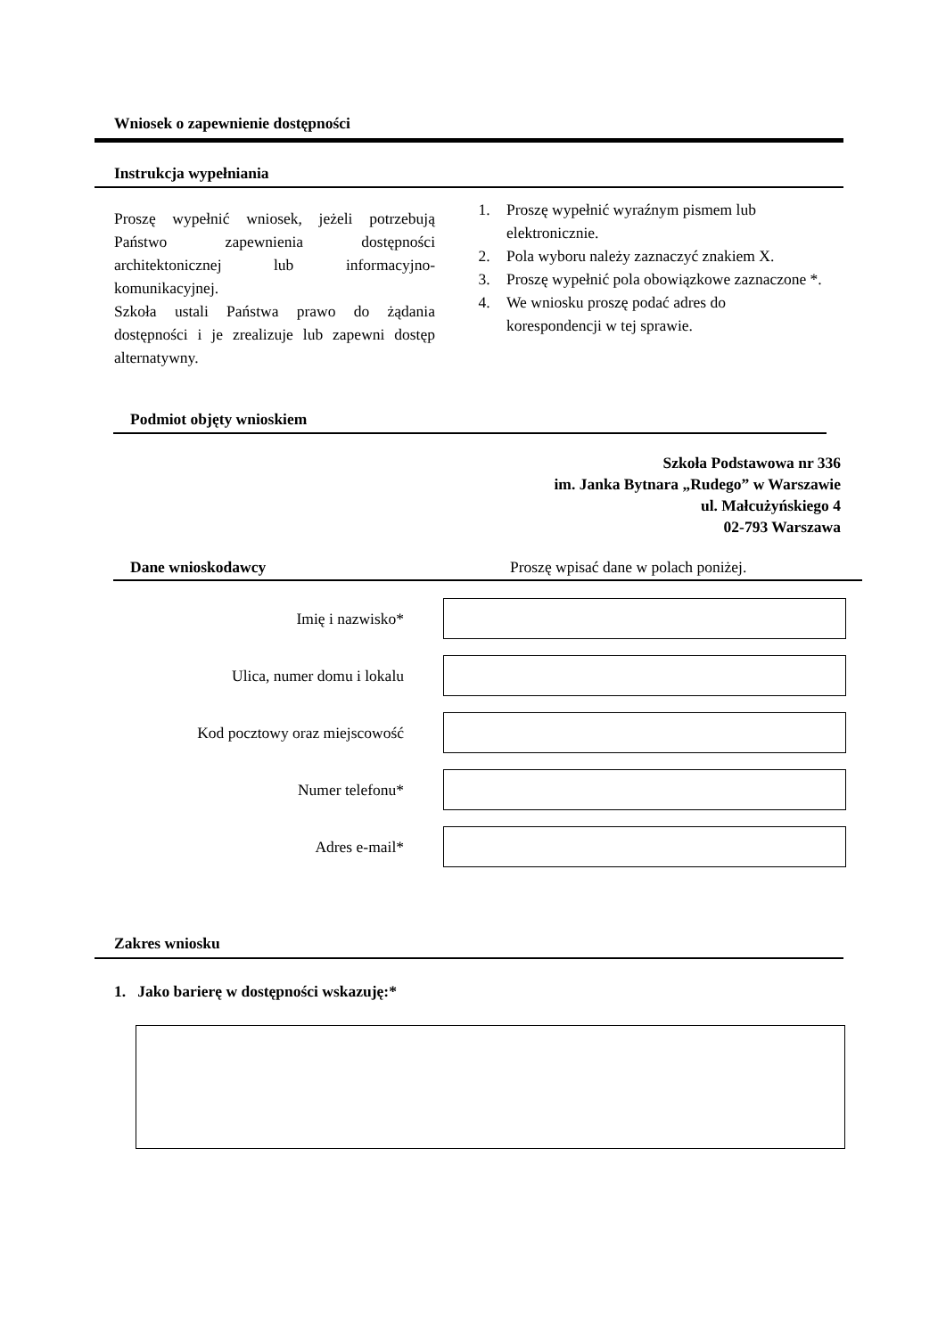Wniosek o zapewnienie dostępności
Instrukcja wypełniania
Proszę wypełnić wniosek, jeżeli potrzebują Państwo zapewnienia dostępności architektonicznej lub informacyjno-komunikacyjnej.
Szkoła ustali Państwa prawo do żądania dostępności i je zrealizuje lub zapewni dostęp alternatywny.
1. Proszę wypełnić wyraźnym pismem lub elektronicznie.
2. Pola wyboru należy zaznaczyć znakiem X.
3. Proszę wypełnić pola obowiązkowe zaznaczone *.
4. We wniosku proszę podać adres do korespondencji w tej sprawie.
Podmiot objęty wnioskiem
Szkoła Podstawowa nr 336
im. Janka Bytnara „Rudego” w Warszawie
ul. Małcużyńskiego 4
02-793 Warszawa
Dane wnioskodawcy
Proszę wpisać dane w polach poniżej.
Imię i nazwisko*
Ulica, numer domu i lokalu
Kod pocztowy oraz miejscowość
Numer telefonu*
Adres e-mail*
Zakres wniosku
1. Jako barierę w dostępności wskazuję:*